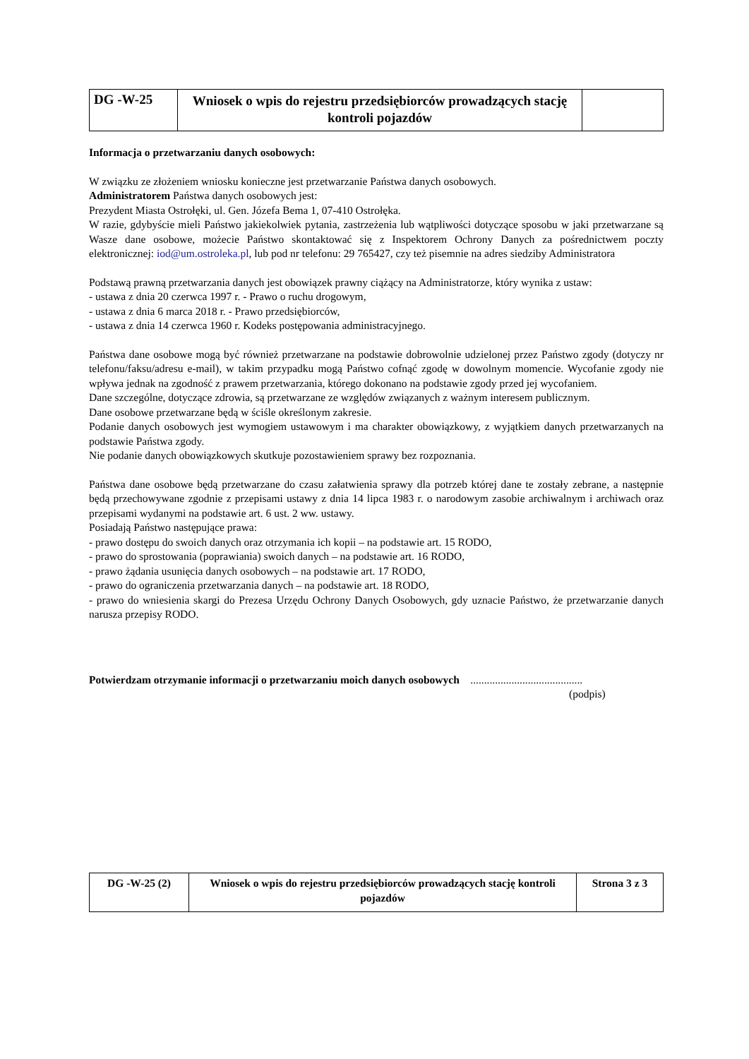| DG -W-25 | Wniosek o wpis do rejestru przedsiębiorców prowadzących stację kontroli pojazdów | |
Informacja o przetwarzaniu danych osobowych:
W związku ze złożeniem wniosku konieczne jest przetwarzanie Państwa danych osobowych.
Administratorem Państwa danych osobowych jest:
Prezydent Miasta Ostrołęki, ul. Gen. Józefa Bema 1, 07-410 Ostrołęka.
W razie, gdybyście mieli Państwo jakiekolwiek pytania, zastrzeżenia lub wątpliwości dotyczące sposobu w jaki przetwarzane są Wasze dane osobowe, możecie Państwo skontaktować się z Inspektorem Ochrony Danych za pośrednictwem poczty elektronicznej: iod@um.ostroleka.pl, lub pod nr telefonu: 29 765427, czy też pisemnie na adres siedziby Administratora
Podstawą prawną przetwarzania danych jest obowiązek prawny ciążący na Administratorze, który wynika z ustaw:
- ustawa z dnia 20 czerwca 1997 r. - Prawo o ruchu drogowym,
- ustawa z dnia 6 marca 2018 r. - Prawo przedsiębiorców,
- ustawa z dnia 14 czerwca 1960 r. Kodeks postępowania administracyjnego.
Państwa dane osobowe mogą być również przetwarzane na podstawie dobrowolnie udzielonej przez Państwo zgody (dotyczy nr telefonu/faksu/adresu e-mail), w takim przypadku mogą Państwo cofnąć zgodę w dowolnym momencie. Wycofanie zgody nie wpływa jednak na zgodność z prawem przetwarzania, którego dokonano na podstawie zgody przed jej wycofaniem.
Dane szczególne, dotyczące zdrowia, są przetwarzane ze względów związanych z ważnym interesem publicznym.
Dane osobowe przetwarzane będą w ściśle określonym zakresie.
Podanie danych osobowych jest wymogiem ustawowym i ma charakter obowiązkowy, z wyjątkiem danych przetwarzanych na podstawie Państwa zgody.
Nie podanie danych obowiązkowych skutkuje pozostawieniem sprawy bez rozpoznania.
Państwa dane osobowe będą przetwarzane do czasu załatwienia sprawy dla potrzeb której dane te zostały zebrane, a następnie będą przechowywane zgodnie z przepisami ustawy z dnia 14 lipca 1983 r. o narodowym zasobie archiwalnym i archiwach oraz przepisami wydanymi na podstawie art. 6 ust. 2 ww. ustawy.
Posiadają Państwo następujące prawa:
- prawo dostępu do swoich danych oraz otrzymania ich kopii – na podstawie art. 15 RODO,
- prawo do sprostowania (poprawiania) swoich danych – na podstawie art. 16 RODO,
- prawo żądania usunięcia danych osobowych – na podstawie art. 17 RODO,
- prawo do ograniczenia przetwarzania danych – na podstawie art. 18 RODO,
- prawo do wniesienia skargi do Prezesa Urzędu Ochrony Danych Osobowych, gdy uznacie Państwo, że przetwarzanie danych narusza przepisy RODO.
Potwierdzam otrzymanie informacji o przetwarzaniu moich danych osobowych .........................................
(podpis)
| DG -W-25 (2) | Wniosek o wpis do rejestru przedsiębiorców prowadzących stację kontroli pojazdów | Strona 3 z 3 |